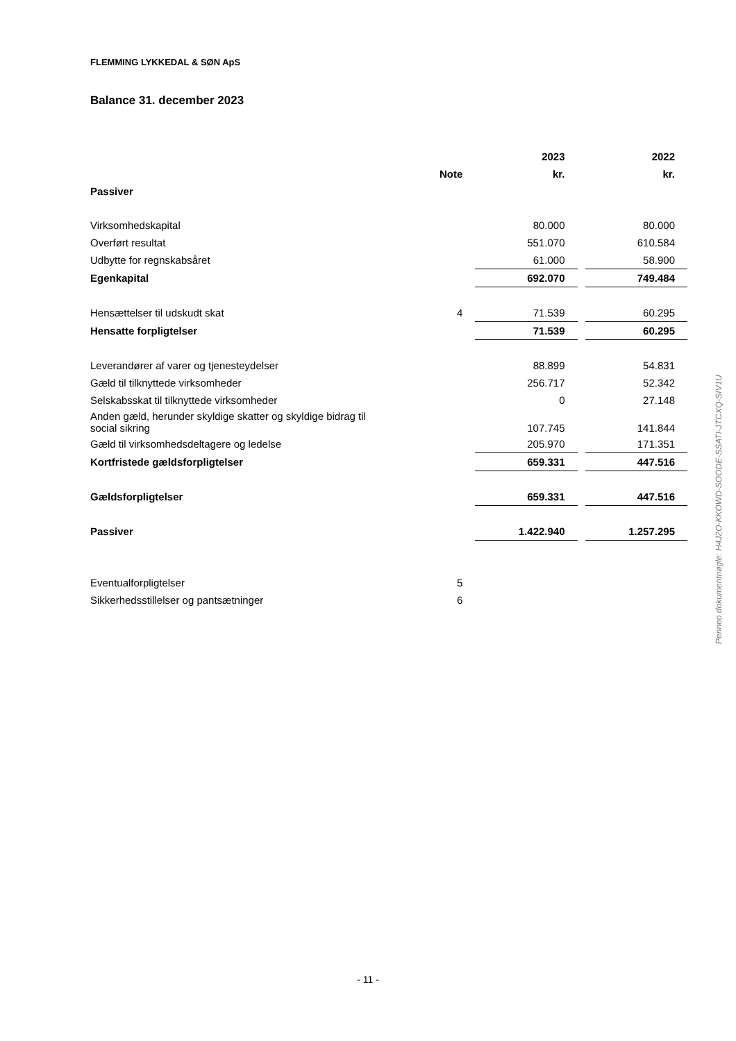FLEMMING LYKKEDAL & SØN ApS
Balance 31. december 2023
| | | 2023 | | 2022 |
| | Note | kr. | | kr. |
| Passiver | | | | |
| Virksomhedskapital | | 80.000 | | 80.000 |
| Overført resultat | | 551.070 | | 610.584 |
| Udbytte for regnskabsåret | | 61.000 | | 58.900 |
| Egenkapital | | 692.070 | | 749.484 |
| Hensættelser til udskudt skat | 4 | 71.539 | | 60.295 |
| Hensatte forpligtelser | | 71.539 | | 60.295 |
| Leverandører af varer og tjenesteydelser | | 88.899 | | 54.831 |
| Gæld til tilknyttede virksomheder | | 256.717 | | 52.342 |
| Selskabsskat til tilknyttede virksomheder | | 0 | | 27.148 |
| Anden gæld, herunder skyldige skatter og skyldige bidrag til social sikring | | 107.745 | | 141.844 |
| Gæld til virksomhedsdeltagere og ledelse | | 205.970 | | 171.351 |
| Kortfristede gældsforpligtelser | | 659.331 | | 447.516 |
| Gældsforpligtelser | | 659.331 | | 447.516 |
| Passiver | | 1.422.940 | | 1.257.295 |
| Eventualforpligtelser | 5 | | | |
| Sikkerhedsstillelser og pantsætninger | 6 | | | |
Penneo dokumentnøgle: H4J2O-KKOWD-SOODE-SSATI-JTCXQ-SIV1U
- 11 -